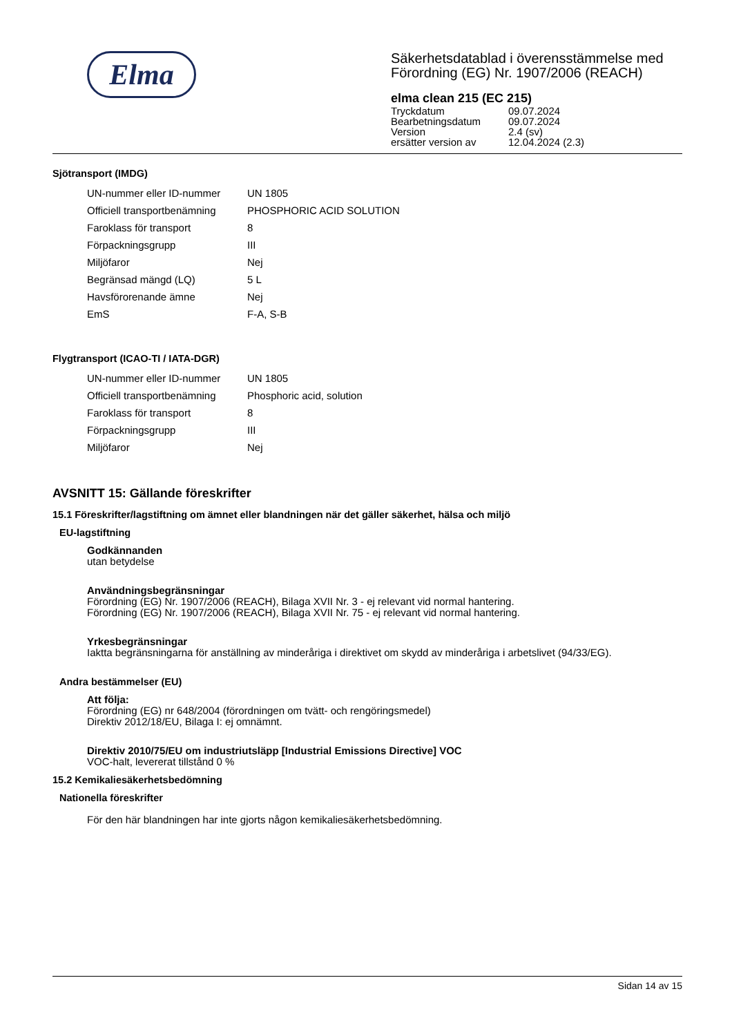Elma
Säkerhetsdatablad i överensstämmelse med
Förordning (EG) Nr. 1907/2006 (REACH)
elma clean 215 (EC 215)
| Tryckdatum | 09.07.2024 |
| Bearbetningsdatum | 09.07.2024 |
| Version | 2.4 (sv) |
| ersätter version av | 12.04.2024 (2.3) |
Sjötransport (IMDG)
| UN-nummer eller ID-nummer | UN 1805 |
| Officiell transportbenämning | PHOSPHORIC ACID SOLUTION |
| Faroklass för transport | 8 |
| Förpackningsgrupp | III |
| Miljöfaror | Nej |
| Begränsad mängd (LQ) | 5 L |
| Havsförorenande ämne | Nej |
| EmS | F-A, S-B |
Flygtransport (ICAO-TI / IATA-DGR)
| UN-nummer eller ID-nummer | UN 1805 |
| Officiell transportbenämning | Phosphoric acid, solution |
| Faroklass för transport | 8 |
| Förpackningsgrupp | III |
| Miljöfaror | Nej |
AVSNITT 15: Gällande föreskrifter
15.1 Föreskrifter/lagstiftning om ämnet eller blandningen när det gäller säkerhet, hälsa och miljö
EU-lagstiftning
Godkännanden
utan betydelse
Användningsbegränsningar
Förordning (EG) Nr. 1907/2006 (REACH), Bilaga XVII Nr. 3 - ej relevant vid normal hantering.
Förordning (EG) Nr. 1907/2006 (REACH), Bilaga XVII Nr. 75 - ej relevant vid normal hantering.
Yrkesbegränsningar
Iaktta begränsningarna för anställning av minderåriga i direktivet om skydd av minderåriga i arbetslivet (94/33/EG).
Andra bestämmelser (EU)
Att följa:
Förordning (EG) nr 648/2004 (förordningen om tvätt- och rengöringsmedel)
Direktiv 2012/18/EU, Bilaga I: ej omnämnt.
Direktiv 2010/75/EU om industriutsläpp [Industrial Emissions Directive] VOC
VOC-halt, levererat tillstånd 0 %
15.2 Kemikaliesäkerhetsbedömning
Nationella föreskrifter
För den här blandningen har inte gjorts någon kemikaliesäkerhetsbedömning.
Sidan 14 av 15